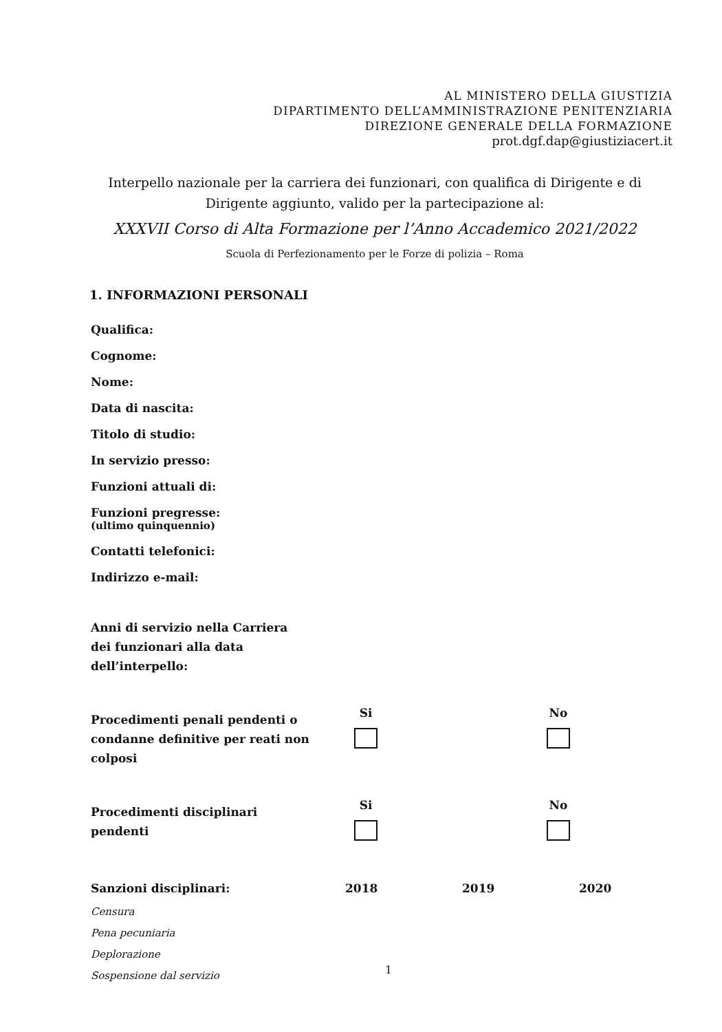AL MINISTERO DELLA GIUSTIZIA
DIPARTIMENTO DELL’AMMINISTRAZIONE PENITENZIARIA
DIREZIONE GENERALE DELLA FORMAZIONE
prot.dgf.dap@giustiziacert.it
Interpello nazionale per la carriera dei funzionari, con qualifica di Dirigente e di Dirigente aggiunto, valido per la partecipazione al:
XXXVII Corso di Alta Formazione per l’Anno Accademico 2021/2022
Scuola di Perfezionamento per le Forze di polizia – Roma
1. INFORMAZIONI PERSONALI
Qualifica:
Cognome:
Nome:
Data di nascita:
Titolo di studio:
In servizio presso:
Funzioni attuali di:
Funzioni pregresse:
(ultimo quinquennio)
Contatti telefonici:
Indirizzo e-mail:
| Anni di servizio nella Carriera dei funzionari alla data dell’interpello: | | | |
| Procedimenti penali pendenti o condanne definitive per reati non colposi | Si | | No |
| Procedimenti disciplinari pendenti | Si | | No |
| Sanzioni disciplinari: | 2018 | 2019 | 2020 |
| Censura Pena pecuniaria Deplorazione Sospensione dal servizio | | | |
1